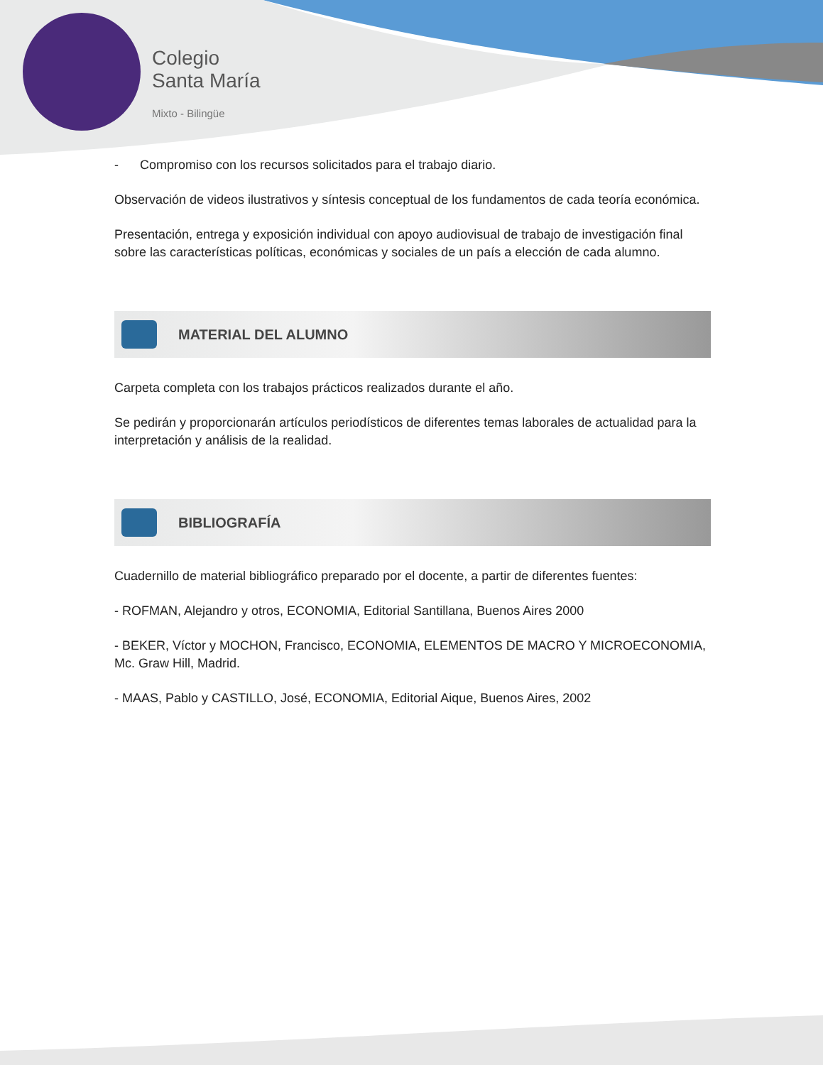Colegio
Santa María
Mixto - Bilingüe
- Compromiso con los recursos solicitados para el trabajo diario.
Observación de videos ilustrativos y síntesis conceptual de los fundamentos de cada teoría económica.
Presentación, entrega y exposición individual con apoyo audiovisual de trabajo de investigación final sobre las características políticas, económicas y sociales de un país a elección de cada alumno.
MATERIAL DEL ALUMNO
Carpeta completa con los trabajos prácticos realizados durante el año.
Se pedirán y proporcionarán artículos periodísticos de diferentes temas laborales de actualidad para la interpretación y análisis de la realidad.
BIBLIOGRAFÍA
Cuadernillo de material bibliográfico preparado por el docente, a partir de diferentes fuentes:
- ROFMAN, Alejandro y otros, ECONOMIA, Editorial Santillana, Buenos Aires 2000
- BEKER, Víctor y MOCHON, Francisco, ECONOMIA, ELEMENTOS DE MACRO Y MICROECONOMIA, Mc. Graw Hill, Madrid.
- MAAS, Pablo y CASTILLO, José, ECONOMIA, Editorial Aique, Buenos Aires, 2002